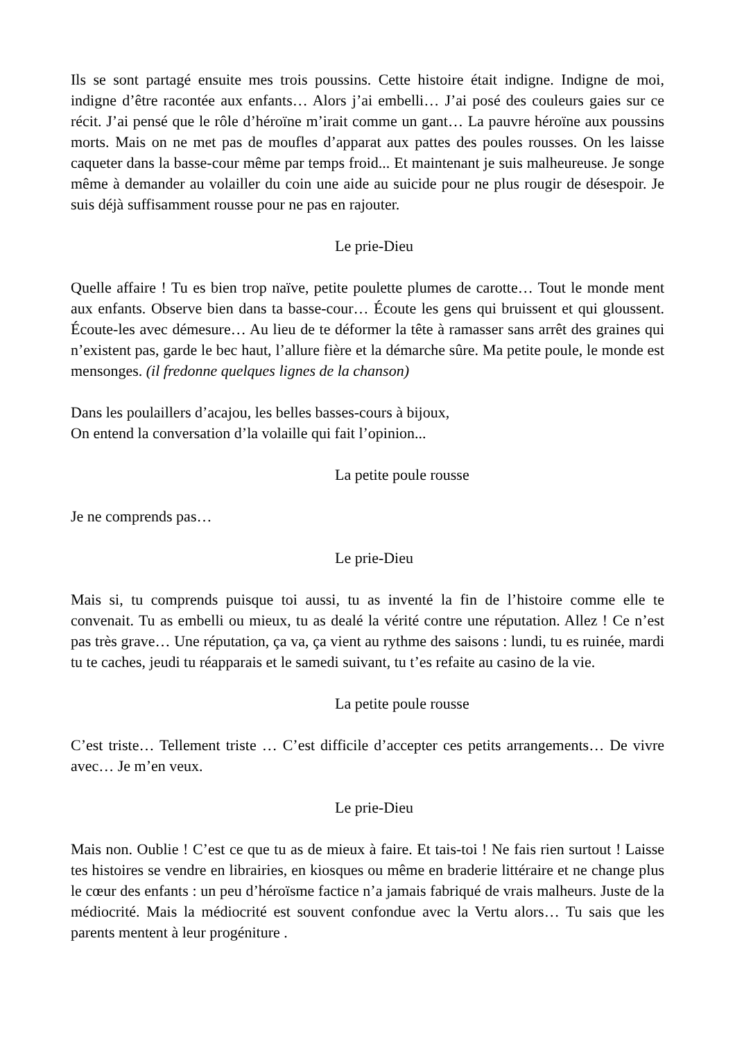Ils se sont partagé ensuite mes trois poussins. Cette histoire était indigne. Indigne de moi, indigne d’être racontée aux enfants… Alors j’ai embelli… J’ai posé des couleurs gaies sur ce récit. J’ai pensé que le rôle d’héroïne m’irait comme un gant… La pauvre héroïne aux poussins morts. Mais on ne met pas de moufles d’apparat aux pattes des poules rousses. On les laisse caqueter dans la basse-cour même par temps froid... Et maintenant je suis malheureuse. Je songe même à demander au volailler du coin une aide au suicide pour ne plus rougir de désespoir. Je suis déjà suffisamment rousse pour ne pas en rajouter.
Le prie-Dieu
Quelle affaire ! Tu es bien trop naïve, petite poulette plumes de carotte… Tout le monde ment aux enfants. Observe bien dans ta basse-cour… Écoute les gens qui bruissent et qui gloussent. Écoute-les avec démesure… Au lieu de te déformer la tête à ramasser sans arrêt des graines qui n’existent pas, garde le bec haut, l’allure fière et la démarche sûre. Ma petite poule, le monde est mensonges. (il fredonne quelques lignes de la chanson)
Dans les poulaillers d’acajou, les belles basses-cours à bijoux,
On entend la conversation d’la volaille qui fait l’opinion...
La petite poule rousse
Je ne comprends pas…
Le prie-Dieu
Mais si, tu comprends puisque toi aussi, tu as inventé la fin de l’histoire comme elle te convenait. Tu as embelli ou mieux, tu as dealé la vérité contre une réputation. Allez ! Ce n’est pas très grave… Une réputation, ça va, ça vient au rythme des saisons : lundi, tu es ruinée, mardi tu te caches, jeudi tu réapparais et le samedi suivant, tu t’es refaite au casino de la vie.
La petite poule rousse
C’est triste… Tellement triste … C’est difficile d’accepter ces petits arrangements… De vivre avec… Je m’en veux.
Le prie-Dieu
Mais non. Oublie ! C’est ce que tu as de mieux à faire. Et tais-toi ! Ne fais rien surtout ! Laisse tes histoires se vendre en librairies, en kiosques ou même en braderie littéraire et ne change plus le cœur des enfants : un peu d’héroïsme factice n’a jamais fabriqué de vrais malheurs. Juste de la médiocrité. Mais la médiocrité est souvent confondue avec la Vertu alors… Tu sais que les parents mentent à leur progéniture .